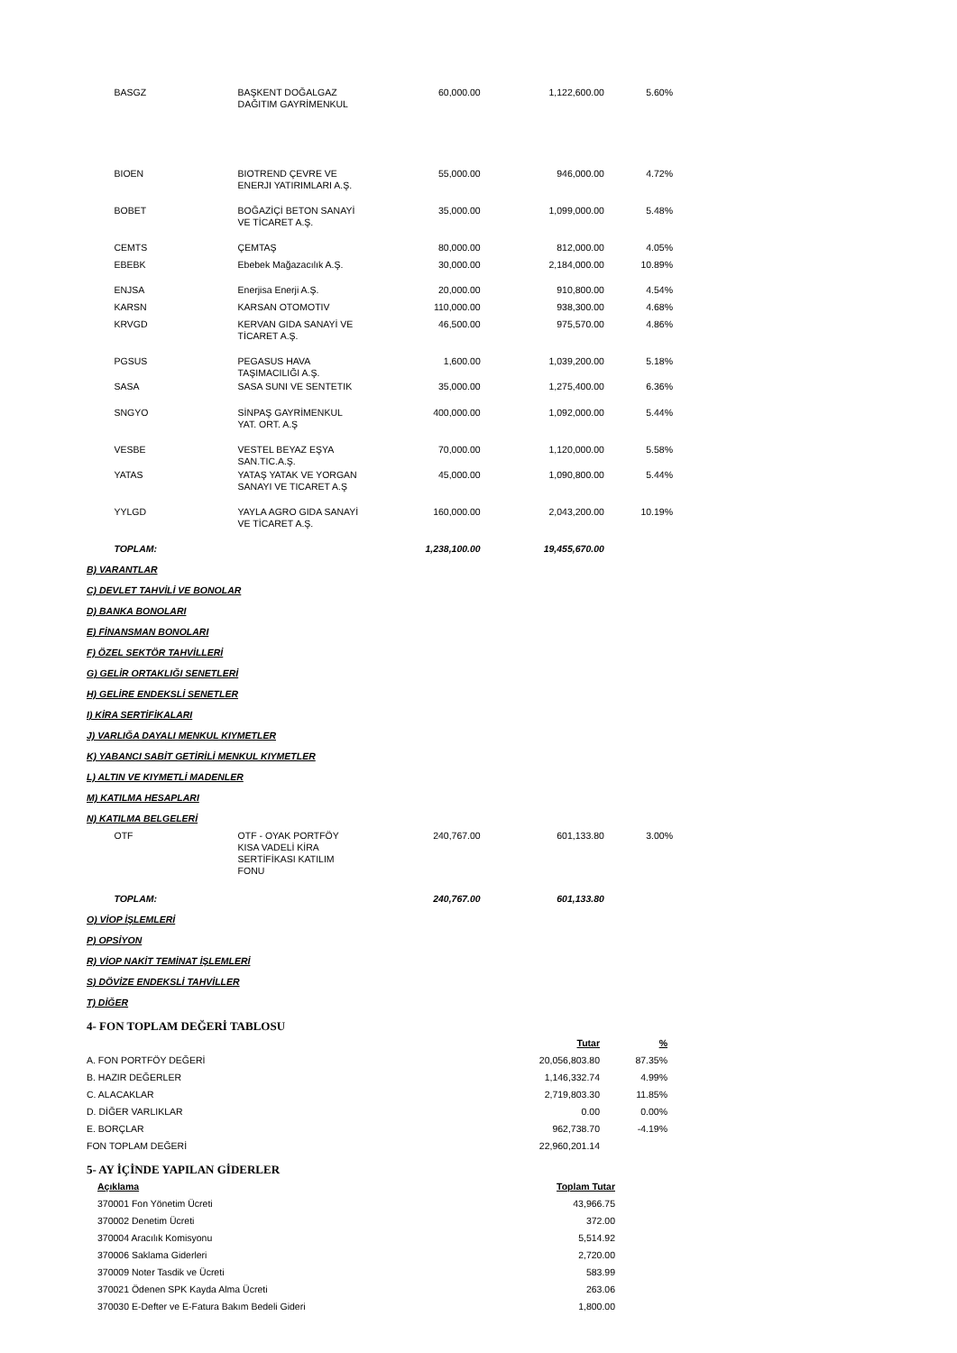| | BASGZ | BAŞKENT DOĞALGAZ DAĞITIM GAYRİMENKUL | 60,000.00 | 1,122,600.00 | 5.60% |
| | BIOEN | BIOTREND ÇEVRE VE ENERJI YATIRIMLARI A.Ş. | 55,000.00 | 946,000.00 | 4.72% |
| | BOBET | BOĞAZİÇİ BETON SANAYİ VE TİCARET A.Ş. | 35,000.00 | 1,099,000.00 | 5.48% |
| | CEMTS | ÇEMTAŞ | 80,000.00 | 812,000.00 | 4.05% |
| | EBEBK | Ebebek Mağazacılık A.Ş. | 30,000.00 | 2,184,000.00 | 10.89% |
| | ENJSA | Enerjisa Enerji A.Ş. | 20,000.00 | 910,800.00 | 4.54% |
| | KARSN | KARSAN OTOMOTIV | 110,000.00 | 938,300.00 | 4.68% |
| | KRVGD | KERVAN GIDA SANAYİ VE TİCARET A.Ş. | 46,500.00 | 975,570.00 | 4.86% |
| | PGSUS | PEGASUS HAVA TAŞIMACILIĞI A.Ş. | 1,600.00 | 1,039,200.00 | 5.18% |
| | SASA | SASA SUNI VE SENTETIK | 35,000.00 | 1,275,400.00 | 6.36% |
| | SNGYO | SİNPAŞ GAYRİMENKUL YAT. ORT. A.Ş | 400,000.00 | 1,092,000.00 | 5.44% |
| | VESBE | VESTEL BEYAZ EŞYA SAN.TIC.A.Ş. | 70,000.00 | 1,120,000.00 | 5.58% |
| | YATAS | YATAŞ YATAK VE YORGAN SANAYI VE TICARET A.Ş | 45,000.00 | 1,090,800.00 | 5.44% |
| | YYLGD | YAYLA AGRO GIDA SANAYİ VE TİCARET A.Ş. | 160,000.00 | 2,043,200.00 | 10.19% |
| | TOPLAM: | | 1,238,100.00 | 19,455,670.00 | |
| B) VARANTLAR | | | | | |
| C) DEVLET TAHVİLİ VE BONOLAR | | | | | |
| D) BANKA BONOLARI | | | | | |
| E) FİNANSMAN BONOLARI | | | | | |
| F) ÖZEL SEKTÖR TAHVİLLERİ | | | | | |
| G) GELİR ORTAKLIĞI SENETLERİ | | | | | |
| H) GELİRE ENDEKSLİ SENETLER | | | | | |
| I) KİRA SERTİFİKALARI | | | | | |
| J) VARLIĞA DAYALI MENKUL KIYMETLER | | | | | |
| K) YABANCI SABİT GETİRİLİ MENKUL KIYMETLER | | | | | |
| L) ALTIN VE KIYMETLİ MADENLER | | | | | |
| M) KATILMA HESAPLARI | | | | | |
| N) KATILMA BELGELERİ | | | | | |
| | OTF | OTF - OYAK PORTFÖY KISA VADELİ KİRA SERTİFİKASI KATILIM FONU | 240,767.00 | 601,133.80 | 3.00% |
| | TOPLAM: | | 240,767.00 | 601,133.80 | |
| O) VİOP İŞLEMLERİ | | | | | |
| P) OPSİYON | | | | | |
| R) VİOP NAKİT TEMİNAT İŞLEMLERİ | | | | | |
| S) DÖVİZE ENDEKSLİ TAHVİLLER | | | | | |
| T) DİĞER | | | | | |
4- FON TOPLAM DEĞERİ TABLOSU
| | Tutar | % |
| A. FON PORTFÖY DEĞERİ | 20,056,803.80 | 87.35% |
| B. HAZIR DEĞERLER | 1,146,332.74 | 4.99% |
| C. ALACAKLAR | 2,719,803.30 | 11.85% |
| D. DİĞER VARLIKLAR | 0.00 | 0.00% |
| E. BORÇLAR | 962,738.70 | -4.19% |
| FON TOPLAM DEĞERİ | 22,960,201.14 | |
5- AY İÇİNDE YAPILAN GİDERLER
| Açıklama | Toplam Tutar |
| 370001 Fon Yönetim Ücreti | 43,966.75 |
| 370002 Denetim Ücreti | 372.00 |
| 370004 Aracılık Komisyonu | 5,514.92 |
| 370006 Saklama Giderleri | 2,720.00 |
| 370009 Noter Tasdik ve Ücreti | 583.99 |
| 370021 Ödenen SPK Kayda Alma Ücreti | 263.06 |
| 370030 E-Defter ve E-Fatura Bakım Bedeli Gideri | 1,800.00 |